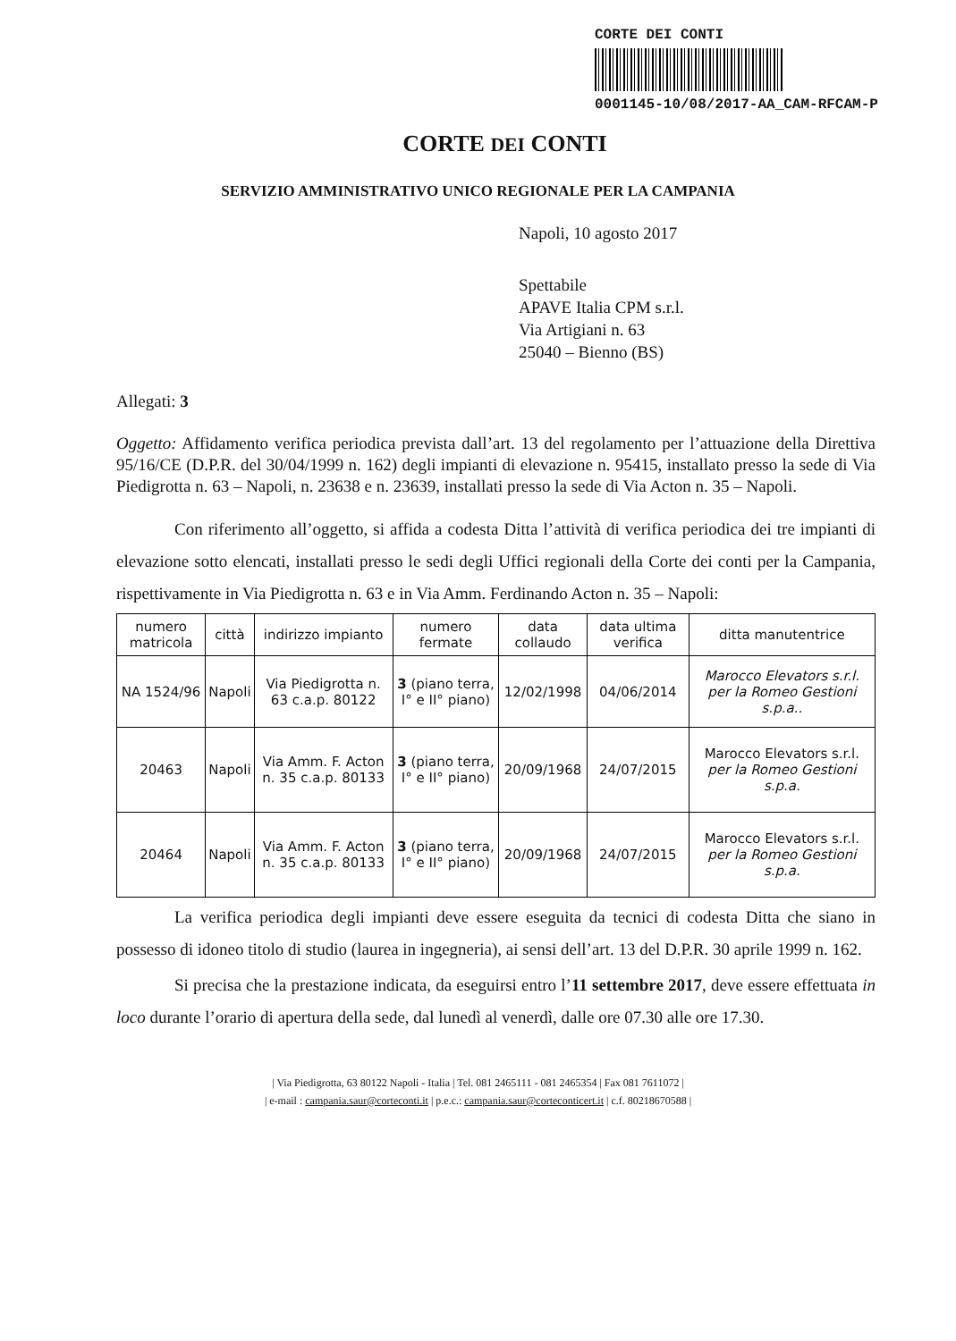CORTE DEI CONTI
0001145-10/08/2017-AA_CAM-RFCAM-P
CORTE DEI CONTI
SERVIZIO AMMINISTRATIVO UNICO REGIONALE PER LA CAMPANIA
Napoli, 10 agosto 2017
Spettabile
APAVE Italia CPM s.r.l.
Via Artigiani n. 63
25040 – Bienno (BS)
Allegati: 3
Oggetto: Affidamento verifica periodica prevista dall’art. 13 del regolamento per l’attuazione della Direttiva 95/16/CE (D.P.R. del 30/04/1999 n. 162) degli impianti di elevazione n. 95415, installato presso la sede di Via Piedigrotta n. 63 – Napoli, n. 23638 e n. 23639, installati presso la sede di Via Acton n. 35 – Napoli.
Con riferimento all’oggetto, si affida a codesta Ditta l’attività di verifica periodica dei tre impianti di elevazione sotto elencati, installati presso le sedi degli Uffici regionali della Corte dei conti per la Campania, rispettivamente in Via Piedigrotta n. 63 e in Via Amm. Ferdinando Acton n. 35 – Napoli:
| numero matricola | città | indirizzo impianto | numero fermate | data collaudo | data ultima verifica | ditta manutentrice |
| --- | --- | --- | --- | --- | --- | --- |
| NA 1524/96 | Napoli | Via Piedigrotta n. 63 c.a.p. 80122 | 3 (piano terra, I° e II° piano) | 12/02/1998 | 04/06/2014 | Marocco Elevators s.r.l. per la Romeo Gestioni s.p.a.. |
| 20463 | Napoli | Via Amm. F. Acton n. 35 c.a.p. 80133 | 3 (piano terra, I° e II° piano) | 20/09/1968 | 24/07/2015 | Marocco Elevators s.r.l. per la Romeo Gestioni s.p.a. |
| 20464 | Napoli | Via Amm. F. Acton n. 35 c.a.p. 80133 | 3 (piano terra, I° e II° piano) | 20/09/1968 | 24/07/2015 | Marocco Elevators s.r.l. per la Romeo Gestioni s.p.a. |
La verifica periodica degli impianti deve essere eseguita da tecnici di codesta Ditta che siano in possesso di idoneo titolo di studio (laurea in ingegneria), ai sensi dell’art. 13 del D.P.R. 30 aprile 1999 n. 162.
Si precisa che la prestazione indicata, da eseguirsi entro l’11 settembre 2017, deve essere effettuata in loco durante l’orario di apertura della sede, dal lunedì al venerdì, dalle ore 07.30 alle ore 17.30.
| Via Piedigrotta, 63 80122 Napoli - Italia | Tel. 081 2465111 - 081 2465354 | Fax 081 7611072 |
| e-mail : campania.saur@corteconti.it | p.e.c.: campania.saur@corteconticert.it | c.f. 80218670588 |